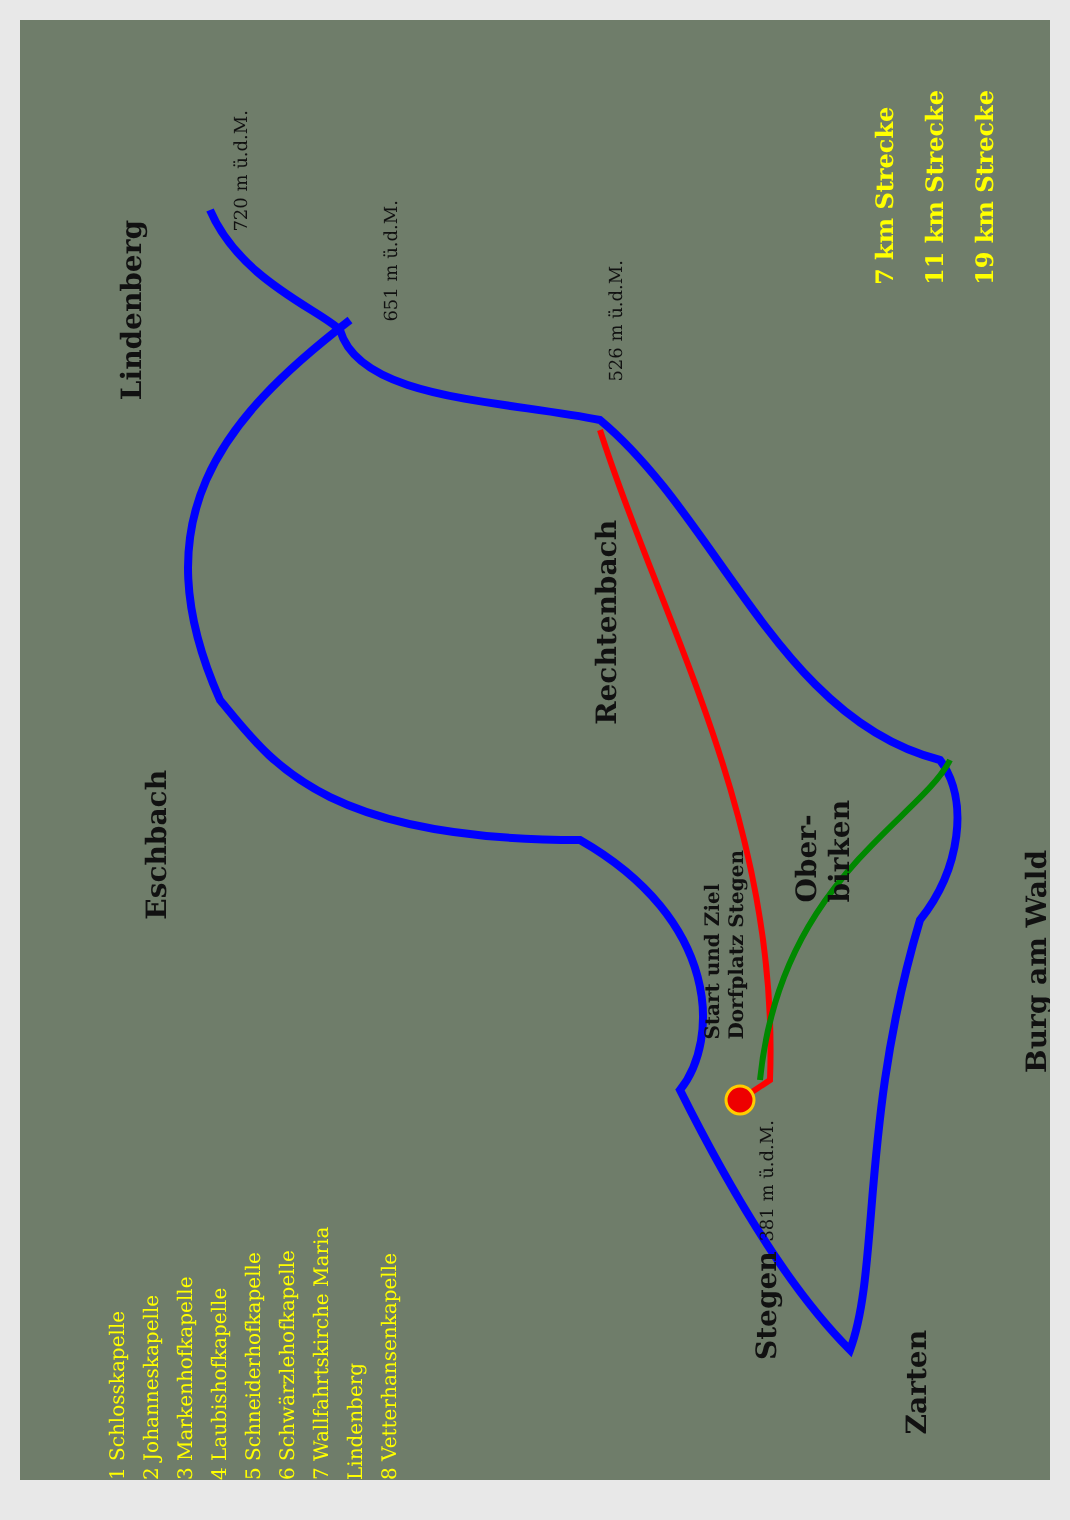Lindenberg
Eschbach
Rechtenbach
Ober-
birken
Burg am Wald
Zarten
Stegen 381 m ü.d.M.
Start und Ziel
Dorfplatz Stegen
720 m ü.d.M.
651 m ü.d.M.
526 m ü.d.M.
1 Schlosskapelle
2 Johanneskapelle
3 Markenhofkapelle
4 Laubishofkapelle
5 Schneiderhofkapelle
6 Schwärzlehofkapelle
7 Wallfahrtskirche Maria Lindenberg
8 Vetterhansenkapelle
7 km Strecke
11 km Strecke
19 km Strecke